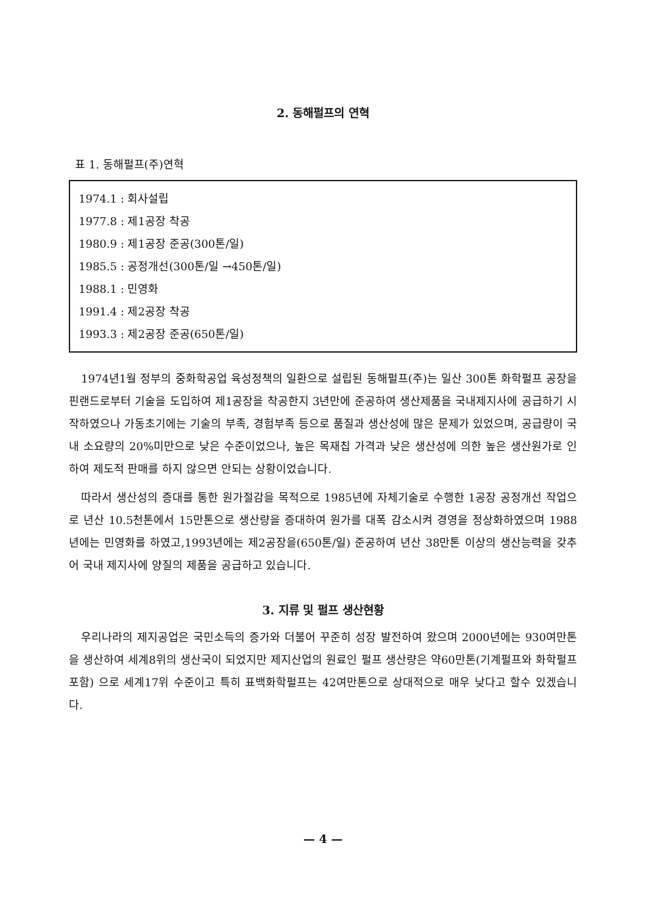2. 동해펄프의 연혁
표 1. 동해펄프(주)연혁
1974.1 : 회사설립
1977.8 : 제1공장 착공
1980.9 : 제1공장 준공(300톤/일)
1985.5 : 공정개선(300톤/일 →450톤/일)
1988.1 : 민영화
1991.4 : 제2공장 착공
1993.3 : 제2공장 준공(650톤/일)
1974년1월 정부의 중화학공업 육성정책의 일환으로 설립된 동해펄프(주)는 일산 300톤 화학펄프 공장을 핀랜드로부터 기술을 도입하여 제1공장을 착공한지 3년만에 준공하여 생산제품을 국내제지사에 공급하기 시작하였으나 가동초기에는 기술의 부족, 경험부족 등으로 품질과 생산성에 많은 문제가 있었으며, 공급량이 국내 소요량의 20%미만으로 낮은 수준이었으나, 높은 목재칩 가격과 낮은 생산성에 의한 높은 생산원가로 인하여 제도적 판매를 하지 않으면 안되는 상황이었습니다.
따라서 생산성의 증대를 통한 원가절감을 목적으로 1985년에 자체기술로 수행한 1공장 공정개선 작업으로 년산 10.5천톤에서 15만톤으로 생산량을 증대하여 원가를 대폭 감소시켜 경영을 정상화하였으며 1988년에는 민영화를 하였고,1993년에는 제2공장을(650톤/일) 준공하여 년산 38만톤 이상의 생산능력을 갖추어 국내 제지사에 양질의 제품을 공급하고 있습니다.
3. 지류 및 펄프 생산현황
우리나라의 제지공업은 국민소득의 증가와 더불어 꾸준히 성장 발전하여 왔으며 2000년에는 930여만톤을 생산하여 세계8위의 생산국이 되었지만 제지산업의 원료인 펄프 생산량은 약60만톤(기계펄프와 화학펄프 포함) 으로 세계17위 수준이고 특히 표백화학펄프는 42여만톤으로 상대적으로 매우 낮다고 할수 있겠습니다.
— 4 —